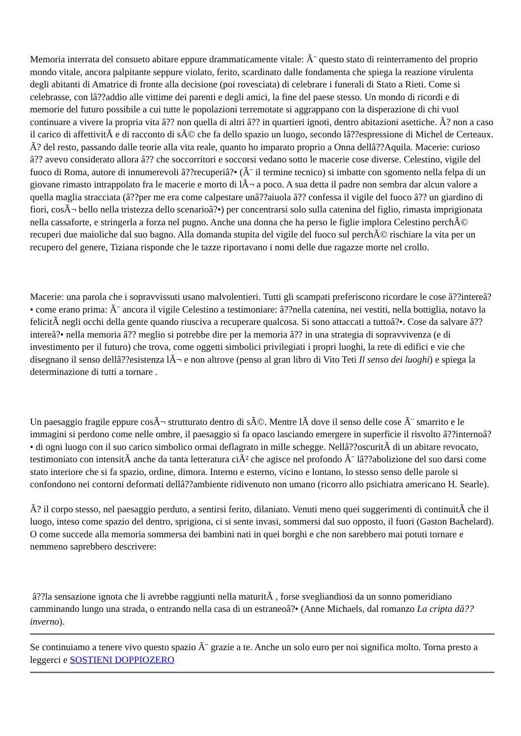Memoria interrata del consueto abitare eppure drammaticamente vitale: Ã¨ questo stato di reinterramento del proprio mondo vitale, ancora palpitante seppure violato, ferito, scardinato dalle fondamenta che spiega la reazione virulenta degli abitanti di Amatrice di fronte alla decisione (poi rovesciata) di celebrare i funerali di Stato a Rieti. Come si celebrasse, con lâ??addio alle vittime dei parenti e degli amici, la fine del paese stesso. Un mondo di ricordi e di memorie del futuro possibile a cui tutte le popolazioni terremotate si aggrappano con la disperazione di chi vuol continuare a vivere la propria vita â?? non quella di altri â?? in quartieri ignoti, dentro abitazioni asettiche. Ã? non a caso il carico di affettivitÃ e di racconto di sÃ© che fa dello spazio un luogo, secondo lâ??espressione di Michel de Certeaux. Ã? del resto, passando dalle teorie alla vita reale, quanto ho imparato proprio a Onna dellâ??Aquila. Macerie: curioso â?? avevo considerato allora â?? che soccorritori e soccorsi vedano sotto le macerie cose diverse. Celestino, vigile del fuoco di Roma, autore di innumerevoli â??recuperiâ?• (Ã¨ il termine tecnico) si imbatte con sgomento nella felpa di un giovane rimasto intrappolato fra le macerie e morto di lÃ¬ a poco. A sua detta il padre non sembra dar alcun valore a quella maglia stracciata (â??per me era come calpestare unâ??aiuola â?? confessa il vigile del fuoco â?? un giardino di fiori, cosÃ¬ bello nella tristezza dello scenarioâ?•) per concentrarsi solo sulla catenina del figlio, rimasta imprigionata nella cassaforte, e stringerla a forza nel pugno. Anche una donna che ha perso le figlie implora Celestino perchÃ© recuperi due maioliche dal suo bagno. Alla domanda stupita del vigile del fuoco sul perchÃ© rischiare la vita per un recupero del genere, Tiziana risponde che le tazze riportavano i nomi delle due ragazze morte nel crollo.
Macerie: una parola che i sopravvissuti usano malvolentieri. Tutti gli scampati preferiscono ricordare le cose â??intereâ?• come erano prima: Ã¨ ancora il vigile Celestino a testimoniare: â??nella catenina, nei vestiti, nella bottiglia, notavo la felicitÃ negli occhi della gente quando riusciva a recuperare qualcosa. Si sono attaccati a tuttoâ?•. Cose da salvare â??intereâ?• nella memoria â?? meglio si potrebbe dire per la memoria â?? in una strategia di sopravvivenza (e di investimento per il futuro) che trova, come oggetti simbolici privilegiati i propri luoghi, la rete di edifici e vie che disegnano il senso dellâ??esistenza lÃ¬ e non altrove (penso al gran libro di Vito Teti Il senso dei luoghi) e spiega la determinazione di tutti a tornare .
Un paesaggio fragile eppure cosÃ¬ strutturato dentro di sÃ©. Mentre lÃ dove il senso delle cose Ã¨ smarrito e le immagini si perdono come nelle ombre, il paesaggio si fa opaco lasciando emergere in superficie il risvolto â??internoâ?• di ogni luogo con il suo carico simbolico ormai deflagrato in mille schegge. Nellâ??oscuritÃ di un abitare revocato, testimoniato con intensitÃ anche da tanta letteratura ciÃ² che agisce nel profondo Ã¨ lâ??abolizione del suo darsi come stato interiore che si fa spazio, ordine, dimora. Interno e esterno, vicino e lontano, lo stesso senso delle parole si confondono nei contorni deformati dellâ??ambiente ridivenuto non umano (ricorro allo psichiatra americano H. Searle).
Ã? il corpo stesso, nel paesaggio perduto, a sentirsi ferito, dilaniato. Venuti meno quei suggerimenti di continuitÃ che il luogo, inteso come spazio del dentro, sprigiona, ci si sente invasi, sommersi dal suo opposto, il fuori (Gaston Bachelard). O come succede alla memoria sommersa dei bambini nati in quei borghi e che non sarebbero mai potuti tornare e nemmeno saprebbero descrivere:
â??la sensazione ignota che li avrebbe raggiunti nella maturitÃ , forse svegliandiosi da un sonno pomeridiano camminando lungo una strada, o entrando nella casa di un estraneoâ?• (Anne Michaels, dal romanzo La cripta dâ??inverno).
Se continuiamo a tenere vivo questo spazio Ã¨ grazie a te. Anche un solo euro per noi significa molto. Torna presto a leggerci e SOSTIENI DOPPIOZERO